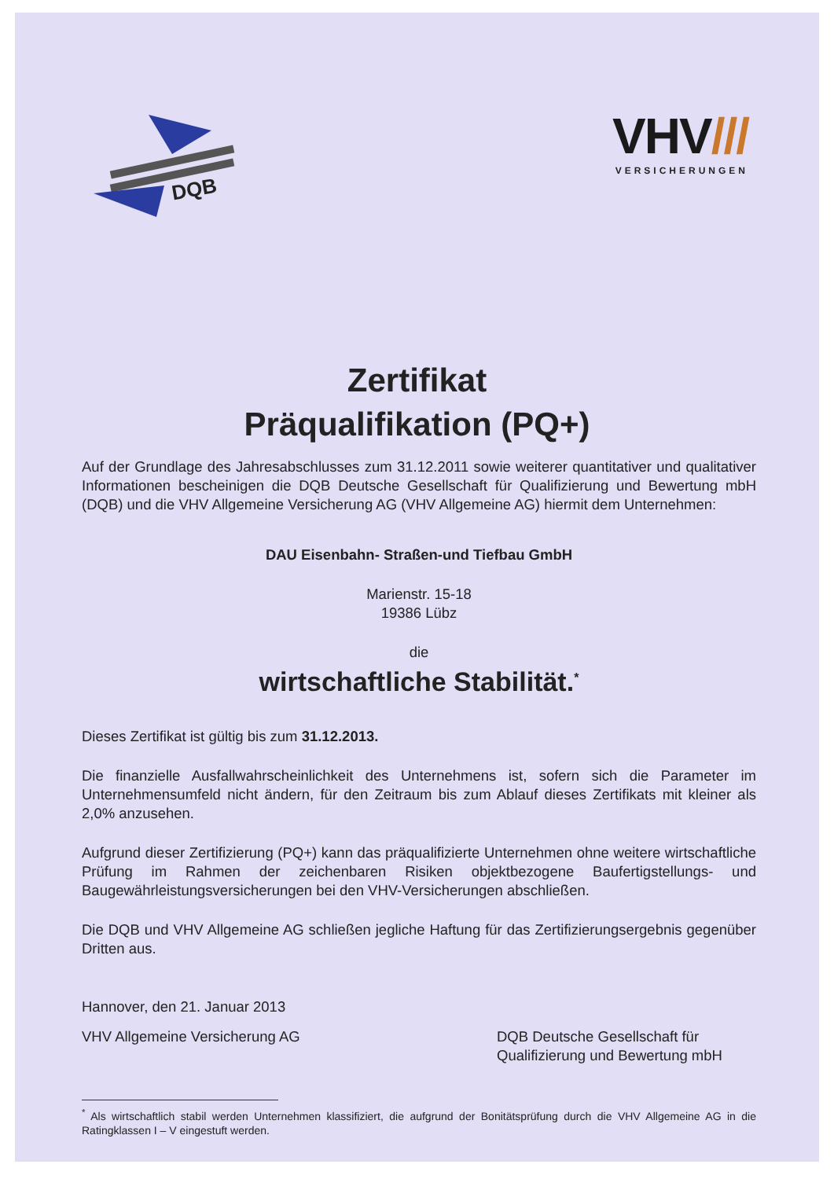DQB
VHV///
VERSICHERUNGEN
Zertifikat
Präqualifikation (PQ+)
Auf der Grundlage des Jahresabschlusses zum 31.12.2011 sowie weiterer quantitativer und qualitativer Informationen bescheinigen die DQB Deutsche Gesellschaft für Qualifizierung und Bewertung mbH (DQB) und die VHV Allgemeine Versicherung AG (VHV Allgemeine AG) hiermit dem Unternehmen:
DAU Eisenbahn- Straßen-und Tiefbau GmbH
Marienstr. 15-18
19386 Lübz
die
wirtschaftliche Stabilität.<sup>*</sup>
Dieses Zertifikat ist gültig bis zum 31.12.2013.
Die finanzielle Ausfallwahrscheinlichkeit des Unternehmens ist, sofern sich die Parameter im Unternehmensumfeld nicht ändern, für den Zeitraum bis zum Ablauf dieses Zertifikats mit kleiner als 2,0% anzusehen.
Aufgrund dieser Zertifizierung (PQ+) kann das präqualifizierte Unternehmen ohne weitere wirtschaftliche Prüfung im Rahmen der zeichenbaren Risiken objektbezogene Baufertigstellungs- und Baugewährleistungsversicherungen bei den VHV-Versicherungen abschließen.
Die DQB und VHV Allgemeine AG schließen jegliche Haftung für das Zertifizierungsergebnis gegenüber Dritten aus.
Hannover, den 21. Januar 2013
VHV Allgemeine Versicherung AG DQB Deutsche Gesellschaft für Qualifizierung und Bewertung mbH
<sup>*</sup> Als wirtschaftlich stabil werden Unternehmen klassifiziert, die aufgrund der Bonitätsprüfung durch die VHV Allgemeine AG in die Ratingklassen I – V eingestuft werden.